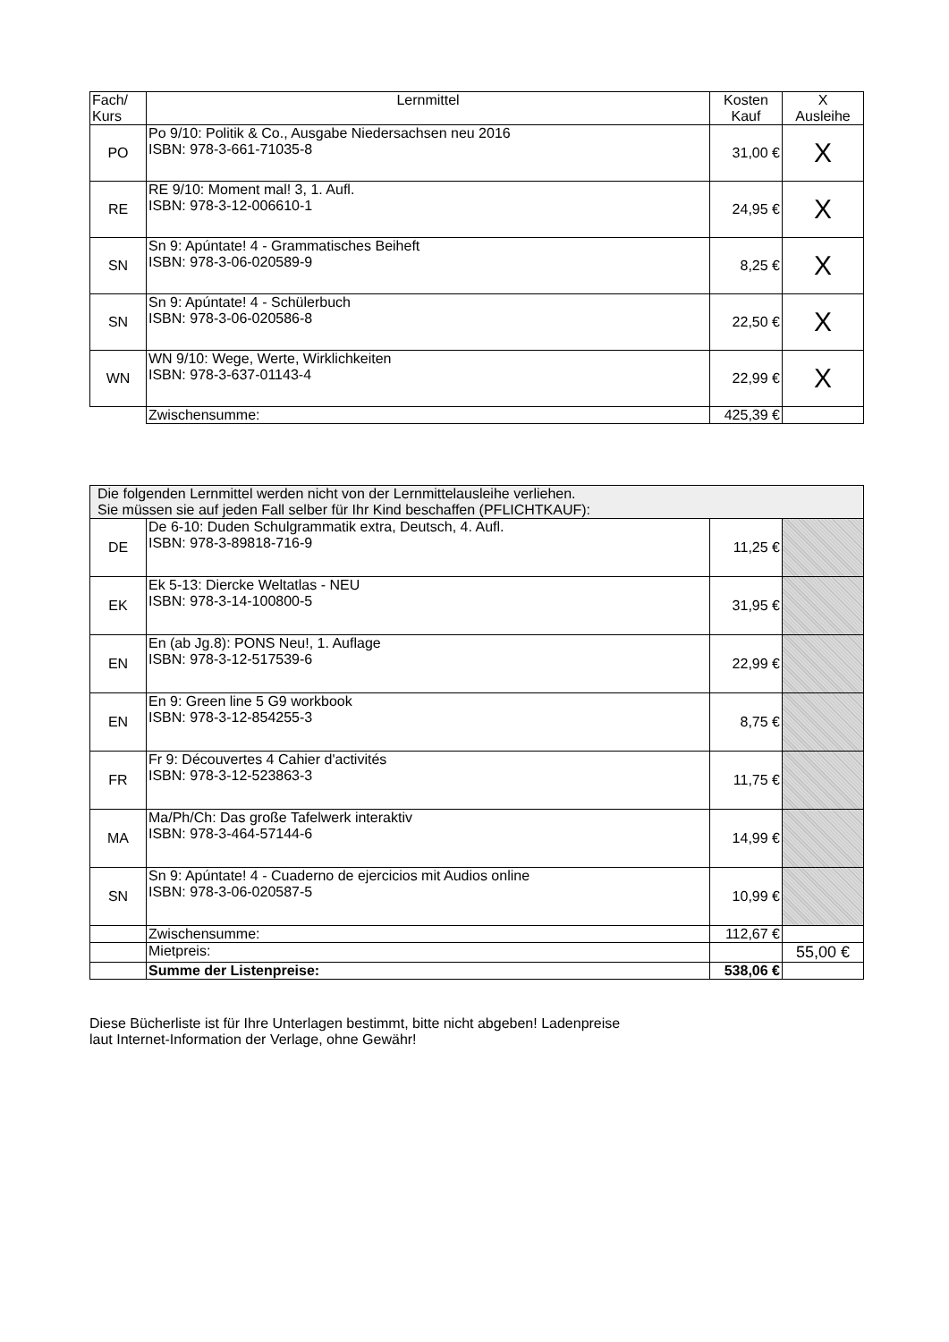| Fach/ Kurs | Lernmittel | Kosten Kauf | X Ausleihe |
| --- | --- | --- | --- |
| PO | Po 9/10: Politik & Co., Ausgabe Niedersachsen neu 2016 ISBN: 978-3-661-71035-8 | 31,00 € | X |
| RE | RE 9/10: Moment mal! 3, 1. Aufl. ISBN: 978-3-12-006610-1 | 24,95 € | X |
| SN | Sn 9: Apúntate! 4 - Grammatisches Beiheft ISBN: 978-3-06-020589-9 | 8,25 € | X |
| SN | Sn 9: Apúntate! 4 - Schülerbuch ISBN: 978-3-06-020586-8 | 22,50 € | X |
| WN | WN 9/10: Wege, Werte, Wirklichkeiten ISBN: 978-3-637-01143-4 | 22,99 € | X |
| | Zwischensumme: | 425,39 € | |
| Die folgenden Lernmittel werden nicht von der Lernmittelausleihe verliehen. Sie müssen sie auf jeden Fall selber für Ihr Kind beschaffen (PFLICHTKAUF): | | | |
| DE | De 6-10: Duden Schulgrammatik extra, Deutsch, 4. Aufl. ISBN: 978-3-89818-716-9 | 11,25 € | |
| EK | Ek 5-13: Diercke Weltatlas - NEU ISBN: 978-3-14-100800-5 | 31,95 € | |
| EN | En (ab Jg.8): PONS Neu!, 1. Auflage ISBN: 978-3-12-517539-6 | 22,99 € | |
| EN | En 9: Green line 5 G9 workbook ISBN: 978-3-12-854255-3 | 8,75 € | |
| FR | Fr 9: Découvertes 4 Cahier d'activités ISBN: 978-3-12-523863-3 | 11,75 € | |
| MA | Ma/Ph/Ch: Das große Tafelwerk interaktiv ISBN: 978-3-464-57144-6 | 14,99 € | |
| SN | Sn 9: Apúntate! 4 - Cuaderno de ejercicios mit Audios online ISBN: 978-3-06-020587-5 | 10,99 € | |
| | Zwischensumme: | 112,67 € | |
| | Mietpreis: | | 55,00 € |
| | Summe der Listenpreise: | 538,06 € | |
Diese Bücherliste ist für Ihre Unterlagen bestimmt, bitte nicht abgeben! Ladenpreise
laut Internet-Information der Verlage, ohne Gewähr!